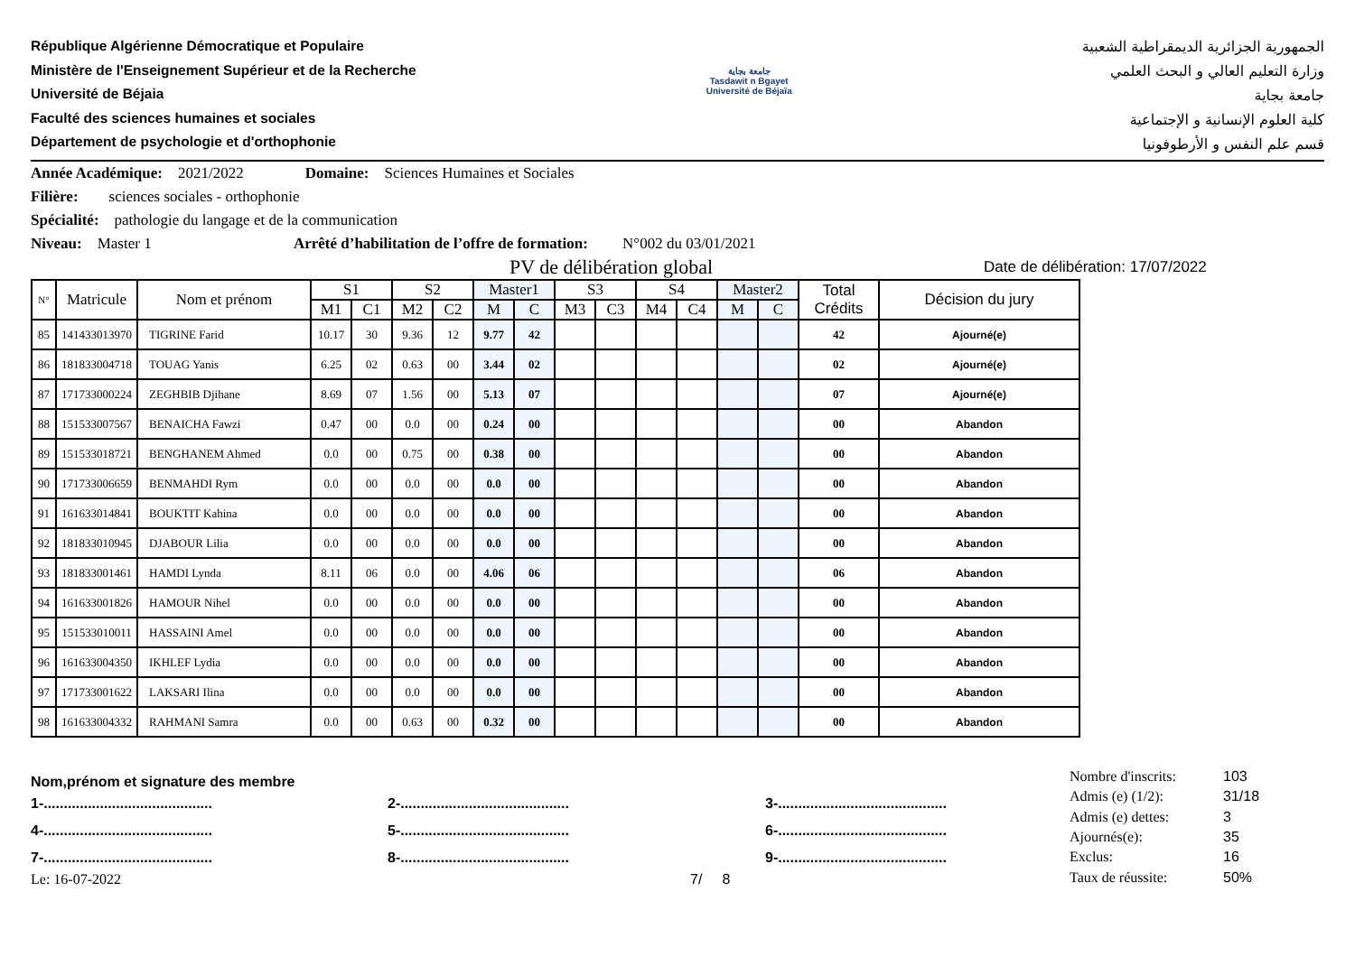République Algérienne Démocratique et Populaire
Ministère de l'Enseignement Supérieur et de la Recherche
Université de Béjaia
Faculté des sciences humaines et sociales
Département de psychologie et d'orthophonie
جامعة بجاية
Tasdawit n Bgayet
Université de Béjaïa
الجمهورية الجزائرية الديمقراطية الشعبية
وزارة التعليم العالي و البحث العلمي
جامعة بجاية
كلية العلوم الإنسانية و الإجتماعية
قسم علم النفس و الأرطوفونيا
Année Académique: 2021/2022 Domaine: Sciences Humaines et Sociales
Filière: sciences sociales - orthophonie
Spécialité: pathologie du langage et de la communication
Niveau: Master 1 Arrêté d’habilitation de l’offre de formation: N°002 du 03/01/2021
PV de délibération global Date de délibération: 17/07/2022
| N° | Matricule | Nom et prénom | S1 | | S2 | | Master1 | | S3 | | S4 | | Master2 | | Total Crédits | Décision du jury |
| --- | --- | --- | --- | --- | --- | --- | --- | --- | --- | --- | --- | --- | --- | --- | --- | --- |
| | | | M1 | C1 | M2 | C2 | M | C | M3 | C3 | M4 | C4 | M | C | | |
| 85 | 141433013970 | TIGRINE Farid | 10.17 | 30 | 9.36 | 12 | 9.77 | 42 | | | | | | | 42 | Ajourné(e) |
| 86 | 181833004718 | TOUAG Yanis | 6.25 | 02 | 0.63 | 00 | 3.44 | 02 | | | | | | | 02 | Ajourné(e) |
| 87 | 171733000224 | ZEGHBIB Djihane | 8.69 | 07 | 1.56 | 00 | 5.13 | 07 | | | | | | | 07 | Ajourné(e) |
| 88 | 151533007567 | BENAICHA Fawzi | 0.47 | 00 | 0.0 | 00 | 0.24 | 00 | | | | | | | 00 | Abandon |
| 89 | 151533018721 | BENGHANEM Ahmed | 0.0 | 00 | 0.75 | 00 | 0.38 | 00 | | | | | | | 00 | Abandon |
| 90 | 171733006659 | BENMAHDI Rym | 0.0 | 00 | 0.0 | 00 | 0.0 | 00 | | | | | | | 00 | Abandon |
| 91 | 161633014841 | BOUKTIT Kahina | 0.0 | 00 | 0.0 | 00 | 0.0 | 00 | | | | | | | 00 | Abandon |
| 92 | 181833010945 | DJABOUR Lilia | 0.0 | 00 | 0.0 | 00 | 0.0 | 00 | | | | | | | 00 | Abandon |
| 93 | 181833001461 | HAMDI Lynda | 8.11 | 06 | 0.0 | 00 | 4.06 | 06 | | | | | | | 06 | Abandon |
| 94 | 161633001826 | HAMOUR Nihel | 0.0 | 00 | 0.0 | 00 | 0.0 | 00 | | | | | | | 00 | Abandon |
| 95 | 151533010011 | HASSAINI Amel | 0.0 | 00 | 0.0 | 00 | 0.0 | 00 | | | | | | | 00 | Abandon |
| 96 | 161633004350 | IKHLEF Lydia | 0.0 | 00 | 0.0 | 00 | 0.0 | 00 | | | | | | | 00 | Abandon |
| 97 | 171733001622 | LAKSARI Ilina | 0.0 | 00 | 0.0 | 00 | 0.0 | 00 | | | | | | | 00 | Abandon |
| 98 | 161633004332 | RAHMANI Samra | 0.0 | 00 | 0.63 | 00 | 0.32 | 00 | | | | | | | 00 | Abandon |
Nom,prénom et signature des membre
1-.......................................... 2-.......................................... 3-..........................................
4-.......................................... 5-.......................................... 6-..........................................
7-.......................................... 8-.......................................... 9-..........................................
Le: 16-07-2022 7/ 8
| Nombre d'inscrits: | 103 |
| Admis (e) (1/2): | 31/18 |
| Admis (e) dettes: | 3 |
| Ajournés(e): | 35 |
| Exclus: | 16 |
| Taux de réussite: | 50% |